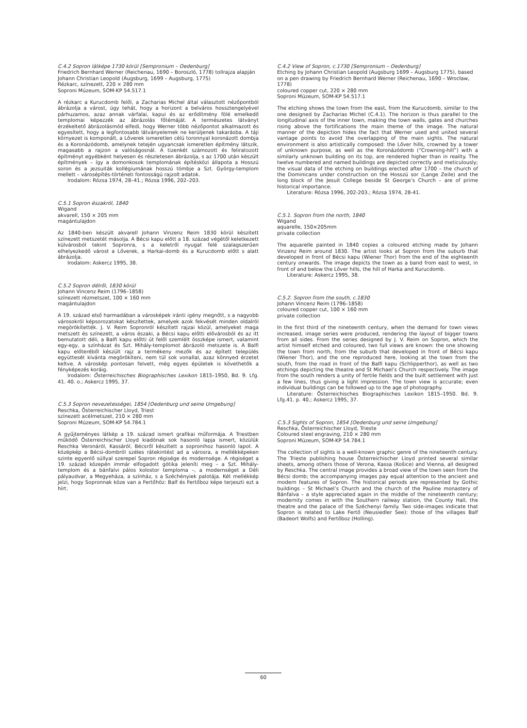C.4.2 Sopron látképe 1730 körül [Sempronium – Oedenburg]
Friedrich Bernhard Werner (Reichenau, 1690 – Boroszló, 1778) tollrajza alapján Johann Christian Leopold (Augsburg, 1699 – Augsburg, 1775)
Rézkarc, színezett, 220 × 280 mm
Soproni Múzeum, SOM-KP 54.517.1
A rézkarc a Kurucdomb felől, a Zacharias Michel által választott nézőpontból ábrázolja a várost, úgy tehát, hogy a horizont a belváros hossztengelyével párhuzamos, azaz annak várfalai, kapui és az erődítmény fölé emelkedő templomai képezzék az ábrázolás főtémáját. A természetes látványt érzékeltető ábrázolásmód elfedi, hogy Werner több nézőpontot alkalmazott és egyesített, hogy a legfontosabb látványelemek ne kerüljenek takarásba. A táji környezet is komponált, a Lőverek ismeretlen célú toronnyal koronázott dombja és a Koronázódomb, amelynek tetején ugyancsak ismeretlen építmény látszik, magasabb a rajzon a valóságosnál. A tizenkét számozott és feliratozott építményt egyébként helyesen és részletesen ábrázolja, s az 1700 után készült építmények – így a domonkosok templomának építésközi állapota a Hosszú soron és a jezsuiták kollégiumának hosszú tömbje a Szt. György-templom mellett – városépítés-történeti fontosságú rajzolt adatok.
Irodalom: Rózsa 1974, 28–41.; Rózsa 1996, 202–203.
C.5.1 Sopron északról, 1840
Wigand
akvarell, 150 × 205 mm
magántulajdon
Az 1840-ben készült akvarell Johann Vinzenz Reim 1830 körül készített színezett metszetét másolja. A Bécsi kapu előtt a 18. század végétől keletkezett külvárosból tekint Sopronra, s a keletről nyugat felé szalagszerűen elhelyezkedő várost a Lőverek, a Harkai-domb és a Kurucdomb előtt s alatt ábrázolja.
Irodalom: Askercz 1995, 38.
C.5.2 Sopron délről, 1830 körül
Johann Vincenz Reim (1796–1858)
színezett rézmetszet, 100 × 160 mm
magántulajdon
A 19. század első harmadában a városképek iránti igény megnőtt, s a nagyobb városokról képsorozatokat készítettek, amelyek azok fekvését minden oldalról megörökítették. J. V. Reim Sopronról készített rajzai közül, amelyeket maga metszett és színezett, a város északi, a Bécsi kapu előtti elővárosból és az itt bemutatott déli, a Balfi kapu előtti út felől szemlélt összképe ismert, valamint egy-egy, a színházat és Szt. Mihály-templomot ábrázoló metszete is. A Balfi kapu előteréből készült rajz a termékeny mezők és az épített település együttesét kívánta megörökíteni, nem túl sok vonallal, azaz könnyed érzetet keltve. A városkép pontosan felvett, még egyes épületek is követhetők a fényképezés koráig.
Irodalom: Österreichisches Biographisches Lexikon 1815–1950, Bd. 9. Lfg. 41. 40. o.; Askercz 1995, 37.
C.5.3 Sopron nevezetességei, 1854 [Oedenburg und seine Umgebung]
Reschka, Österreichischer Lloyd, Triest
színezett acélmetszet, 210 × 280 mm
Soproni Múzeum, SOM-KP 54.784.1
A gyűjteményes látkép a 19. század ismert grafikai műformája. A Triestben működő Österreichischer Lloyd kiadónak sok hasonló lapja ismert, közülük Reschka Veronáról, Kassáról, Bécsről készített a sopronihoz hasonló lapot. A középkép a Bécsi-dombról széles rátekintést ad a városra, a mellékképeken szinte egyenlő súllyal szerepel Sopron régisége és modernsége. A régiséget a 19. század közepén immár elfogadott gótika jeleníti meg – a Szt. Mihály-templom és a bánfalvi pálos kolostor temploma –, a modernséget a Déli pályaudvar, a Megyeháza, a színház, s a Széchényiek palotája. Két mellékkép jelzi, hogy Sopronnak köze van a Fertőhöz: Balf és Fertőboz képe terjeszti ezt a hírt.
C.4.2 View of Sopron, c.1730 [Sempronium – Oedenburg]
Etching by Johann Christian Leopold (Augsburg 1699 – Augsburg 1775), based on a pen drawing by Friedrich Bernhard Werner (Reichenau, 1690 – Wrocław, 1778)
coloured copper cut, 220 × 280 mm
Soproni Múzeum, SOM-KP 54.517.1
The etching shows the town from the east, from the Kurucdomb, similar to the one designed by Zacharias Michel (C.4.1). The horizon is thus parallel to the longitudinal axis of the inner town, making the town walls, gates and churches rising above the fortifications the main theme of the image. The natural manner of the depiction hides the fact that Werner used and united several vantage points to avoid the overlapping of the main sights. The natural environment is also artistically composed: the Lőver hills, crowned by a tower of unknown purpose, as well as the Koronázódomb (“Crowning-hill”) with a similarly unknown building on its top, are rendered higher than in reality. The twelve numbered and named buildings are depicted correctly and meticulously; the visual data of the etching on buildings erected after 1700 – the church of the Dominicans under construction on the Hosszú sor (Lange Zeile) and the long block of the Jesuit College beside St George’s Church – are of prime historical importance.
Literature: Rózsa 1996, 202-203.; Rózsa 1974, 28-41.
C.5.1. Sopron from the north, 1840
Wigand
aquarelle, 150×205mm
private collection
The aquarelle painted in 1840 copies a coloured etching made by Johann Vinzenz Reim around 1830. The artist looks at Sopron from the suburb that developed in front of Bécsi kapu (Wiener Thor) from the end of the eighteenth century onwards. The image depicts the town as a band from east to west, in front of and below the Lőver hills, the hill of Harka and Kurucdomb.
Literature: Askercz 1995, 38.
C.5.2. Sopron from the south, c.1830
Johann Vincenz Reim (1796–1858)
coloured copper cut, 100 × 160 mm
private collection
In the first third of the nineteenth century, when the demand for town views increased, image series were produced, rendering the layout of bigger towns from all sides. From the series designed by J. V. Reim on Sopron, which the artist himself etched and coloured, two full views are known: the one showing the town from north, from the suburb that developed in front of Bécsi kapu (Wiener Thor), and the one reproduced here, looking at the town from the south, from the road in front of the Balfi kapu (Schlipperthor), as well as two etchings depicting the theatre and St Michael’s Church respectively. The image from the south renders a unity of fertile fields and the built settlement with just a few lines, thus giving a light impression. The town view is accurate; even individual buildings can be followed up to the age of photography.
Literature: Österreichisches Biographisches Lexikon 1815–1950. Bd. 9. Lfg.41. p. 40.; Askercz 1995, 37.
C.5.3 Sights of Sopron, 1854 [Oedenburg und seine Umgebung]
Reschka, Österreichischer Lloyd, Trieste
Coloured steel engraving, 210 × 280 mm
Soproni Múzeum, SOM-KP 54.784.1
The collection of sights is a well-known graphic genre of the nineteenth century. The Trieste publishing house Österreichischer Lloyd printed several similar sheets, among others those of Verona, Kassa (Košice) and Vienna, all designed by Reschka. The central image provides a broad view of the town seen from the Bécsi domb; the accompanying images pay equal attention to the ancient and modern features of Sopron. The historical periods are represented by Gothic buildings – St Michael’s Church and the church of the Pauline monastery of Bánfalva – a style appreciated again in the middle of the nineteenth century; modernity comes in with the Southern railway station, the County Hall, the theatre and the palace of the Széchenyi family. Two side-images indicate that Sopron is related to Lake Fertő (Neusiedler See): those of the villages Balf (Badeort Wolfs) and Fertőboz (Holling).
60